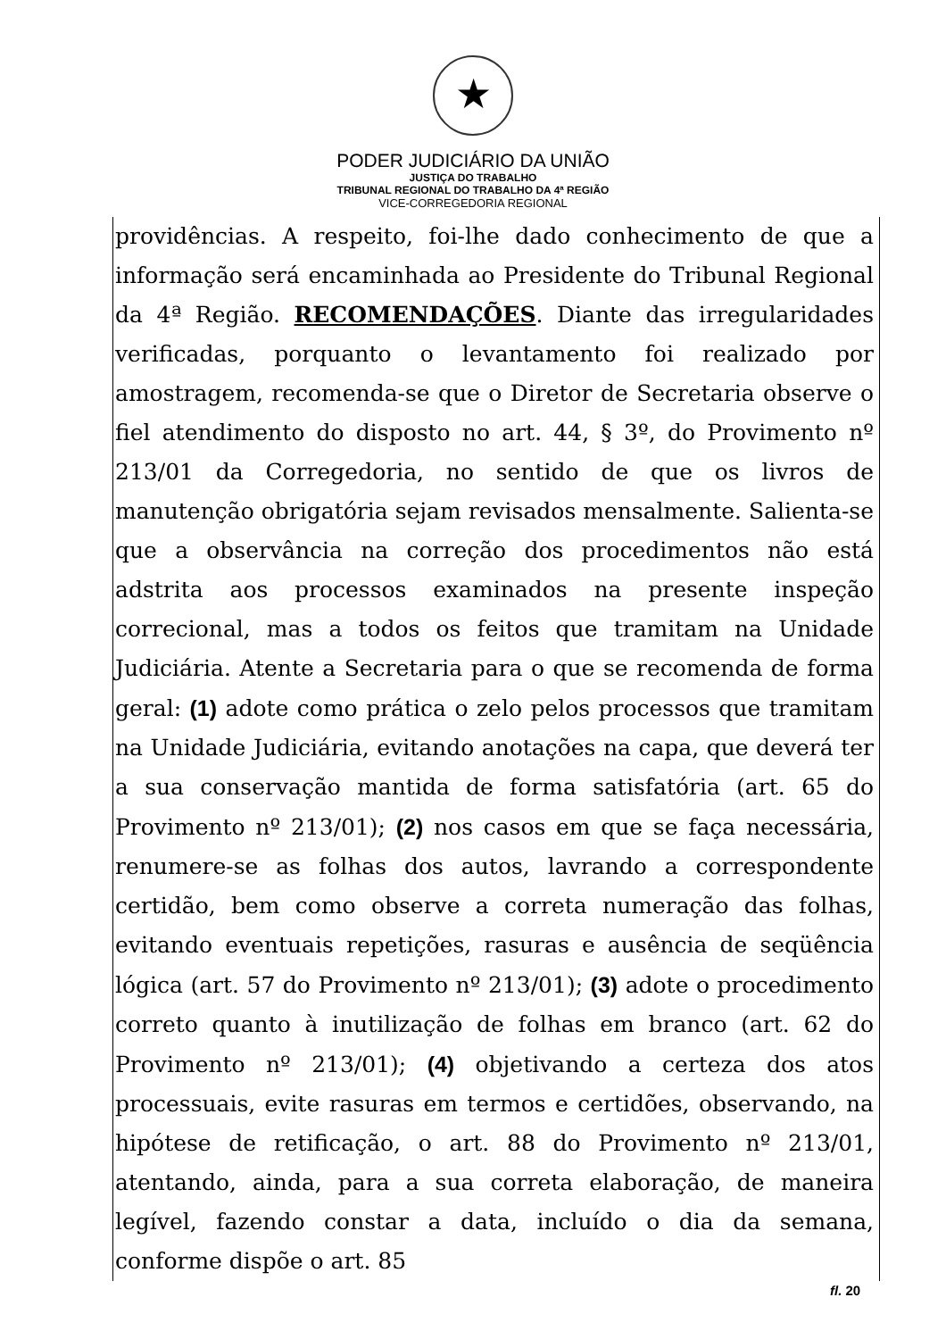PODER JUDICIÁRIO DA UNIÃO
JUSTIÇA DO TRABALHO
TRIBUNAL REGIONAL DO TRABALHO DA 4ª REGIÃO
VICE-CORREGEDORIA REGIONAL
providências. A respeito, foi-lhe dado conhecimento de que a informação será encaminhada ao Presidente do Tribunal Regional da 4ª Região. RECOMENDAÇÕES. Diante das irregularidades verificadas, porquanto o levantamento foi realizado por amostragem, recomenda-se que o Diretor de Secretaria observe o fiel atendimento do disposto no art. 44, § 3º, do Provimento nº 213/01 da Corregedoria, no sentido de que os livros de manutenção obrigatória sejam revisados mensalmente. Salienta-se que a observância na correção dos procedimentos não está adstrita aos processos examinados na presente inspeção correcional, mas a todos os feitos que tramitam na Unidade Judiciária. Atente a Secretaria para o que se recomenda de forma geral: (1) adote como prática o zelo pelos processos que tramitam na Unidade Judiciária, evitando anotações na capa, que deverá ter a sua conservação mantida de forma satisfatória (art. 65 do Provimento nº 213/01); (2) nos casos em que se faça necessária, renumere-se as folhas dos autos, lavrando a correspondente certidão, bem como observe a correta numeração das folhas, evitando eventuais repetições, rasuras e ausência de seqüência lógica (art. 57 do Provimento nº 213/01); (3) adote o procedimento correto quanto à inutilização de folhas em branco (art. 62 do Provimento nº 213/01); (4) objetivando a certeza dos atos processuais, evite rasuras em termos e certidões, observando, na hipótese de retificação, o art. 88 do Provimento nº 213/01, atentando, ainda, para a sua correta elaboração, de maneira legível, fazendo constar a data, incluído o dia da semana, conforme dispõe o art. 85
fl. 20